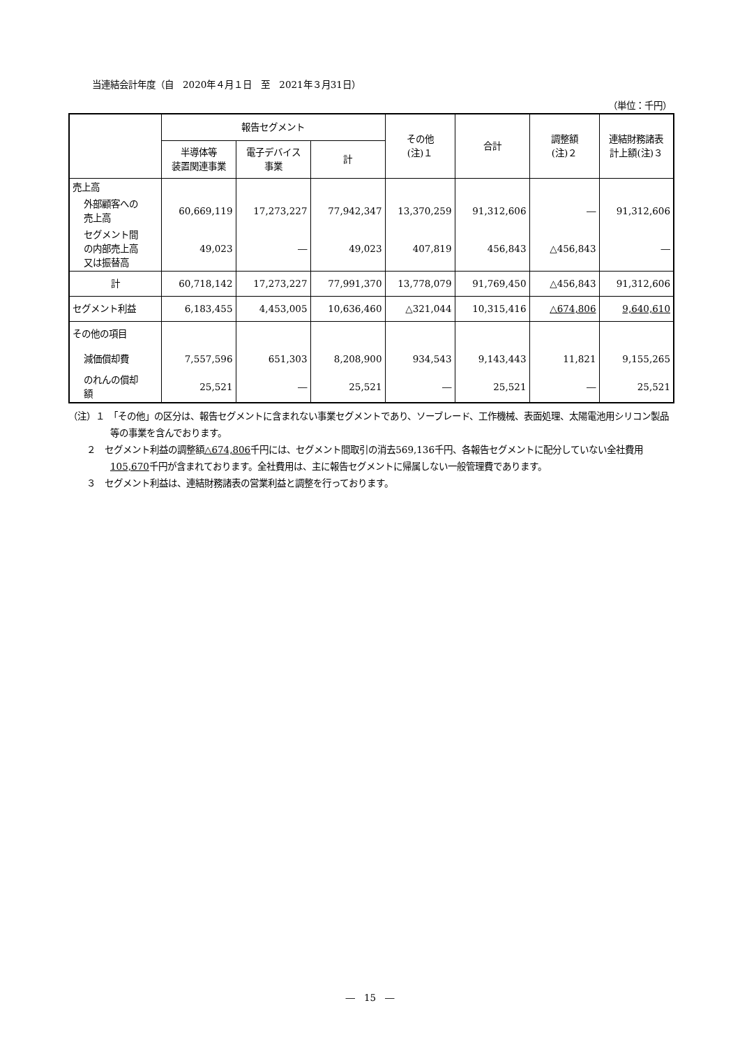当連結会計年度（自　2020年４月１日　至　2021年３月31日）
（単位：千円）
| | 報告セグメント | | | その他 (注)１ | 合計 | 調整額 (注)２ | 連結財務諸表 計上額(注)３ |
| --- | --- | --- | --- | --- | --- | --- | --- |
| | 半導体等 装置関連事業 | 電子デバイス 事業 | 計 | | | | |
| 売上高 | | | | | | | |
| 外部顧客への 売上高 | 60,669,119 | 17,273,227 | 77,942,347 | 13,370,259 | 91,312,606 | ― | 91,312,606 |
| セグメント間 の内部売上高 又は振替高 | 49,023 | ― | 49,023 | 407,819 | 456,843 | △456,843 | ― |
| 計 | 60,718,142 | 17,273,227 | 77,991,370 | 13,778,079 | 91,769,450 | △456,843 | 91,312,606 |
| セグメント利益 | 6,183,455 | 4,453,005 | 10,636,460 | △321,044 | 10,315,416 | △674,806 | 9,640,610 |
| その他の項目 | | | | | | | |
| 減価償却費 | 7,557,596 | 651,303 | 8,208,900 | 934,543 | 9,143,443 | 11,821 | 9,155,265 |
| のれんの償却 額 | 25,521 | ― | 25,521 | ― | 25,521 | ― | 25,521 |
（注）１　「その他」の区分は、報告セグメントに含まれない事業セグメントであり、ソーブレード、工作機械、表面処理、太陽電池用シリコン製品等の事業を含んでおります。
２　セグメント利益の調整額△674,806千円には、セグメント間取引の消去569,136千円、各報告セグメントに配分していない全社費用105,670千円が含まれております。全社費用は、主に報告セグメントに帰属しない一般管理費であります。
３　セグメント利益は、連結財務諸表の営業利益と調整を行っております。
―　15　―